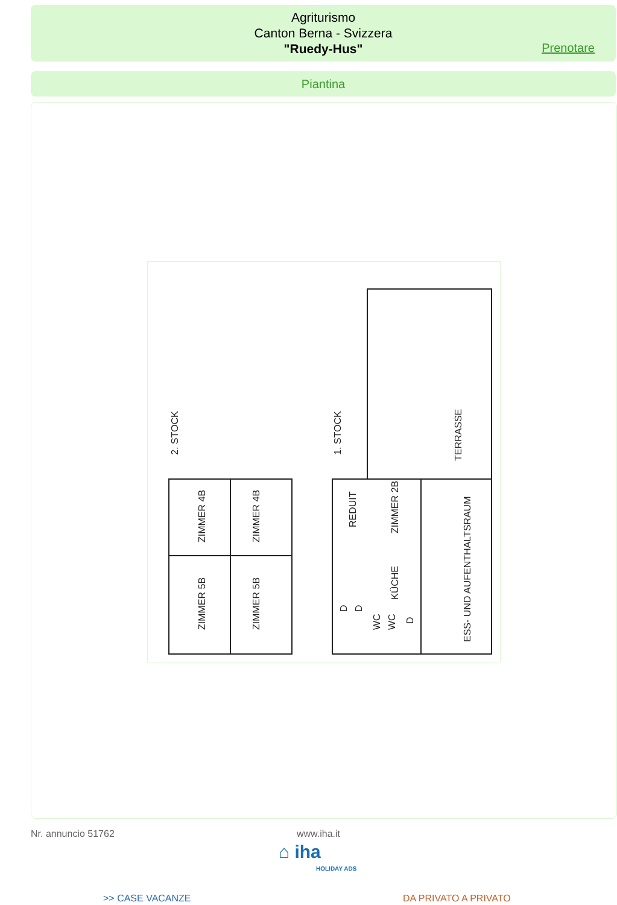Agriturismo
Canton Berna - Svizzera
"Ruedy-Hus"
Prenotare
Piantina
2. STOCK
1. STOCK
TERRASSE
ZIMMER 4B
ZIMMER 4B
ZIMMER 5B
ZIMMER 5B
REDUIT
ZIMMER 2B
KÜCHE
ESS- UND AUFENTHALTSRAUM
WC
WC
D
D
D
Nr. annuncio 51762 www.iha.it
⌂ iha
HOLIDAY ADS
>> CASE VACANZE DA PRIVATO A PRIVATO